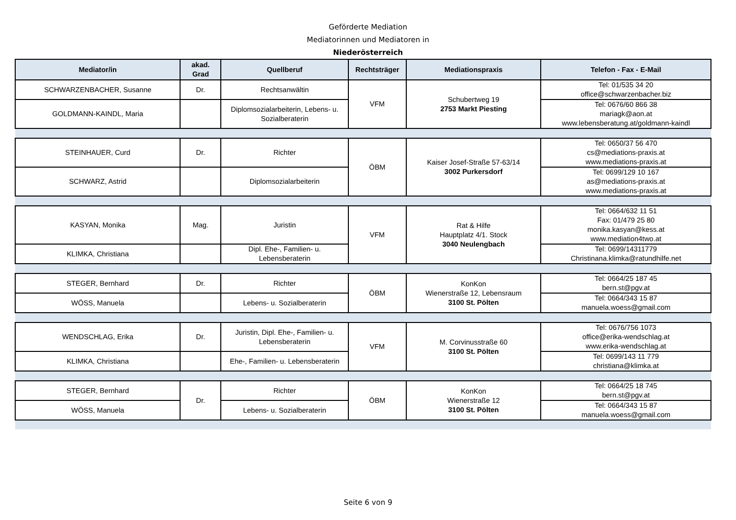Geförderte Mediation
Mediatorinnen und Mediatoren in
Niederösterreich
| Mediator/in | akad. Grad | Quellberuf | Rechtsträger | Mediationspraxis | Telefon - Fax - E-Mail |
| --- | --- | --- | --- | --- | --- |
| SCHWARZENBACHER, Susanne | Dr. | Rechtsanwältin | VFM | Schubertweg 19 2753 Markt Piesting | Tel: 01/535 34 20 office@schwarzenbacher.biz |
| GOLDMANN-KAINDL, Maria | | Diplomsozialarbeiterin, Lebens- u. Sozialberaterin | | | Tel: 0676/60 866 38 mariagk@aon.at www.lebensberatung.at/goldmann-kaindl |
| STEINHAUER, Curd | Dr. | Richter | ÖBM | Kaiser Josef-Straße 57-63/14 3002 Purkersdorf | Tel: 0650/37 56 470 cs@mediations-praxis.at www.mediations-praxis.at |
| SCHWARZ, Astrid | | Diplomsozialarbeiterin | | | Tel: 0699/129 10 167 as@mediations-praxis.at www.mediations-praxis.at |
| KASYAN, Monika | Mag. | Juristin | VFM | Rat & Hilfe Hauptplatz 4/1. Stock 3040 Neulengbach | Tel: 0664/632 11 51 Fax: 01/479 25 80 monika.kasyan@kess.at www.mediation4two.at |
| KLIMKA, Christiana | | Dipl. Ehe-, Familien- u. Lebensberaterin | | | Tel: 0699/14311779 Christinana.klimka@ratundhilfe.net |
| STEGER, Bernhard | Dr. | Richter | ÖBM | KonKon Wienerstraße 12, Lebensraum 3100 St. Pölten | Tel: 0664/25 187 45 bern.st@pgv.at |
| WÖSS, Manuela | | Lebens- u. Sozialberaterin | | | Tel: 0664/343 15 87 manuela.woess@gmail.com |
| WENDSCHLAG, Erika | Dr. | Juristin, Dipl. Ehe-, Familien- u. Lebensberaterin | VFM | M. Corvinusstraße 60 3100 St. Pölten | Tel: 0676/756 1073 office@erika-wendschlag.at www.erika-wendschlag.at |
| KLIMKA, Christiana | | Ehe-, Familien- u. Lebensberaterin | | | Tel: 0699/143 11 779 christiana@klimka.at |
| STEGER, Bernhard | Dr. | Richter | ÖBM | KonKon Wienerstraße 12 3100 St. Pölten | Tel: 0664/25 18 745 bern.st@pgv.at |
| WÖSS, Manuela | | Lebens- u. Sozialberaterin | | | Tel: 0664/343 15 87 manuela.woess@gmail.com |
Seite 6 von 9